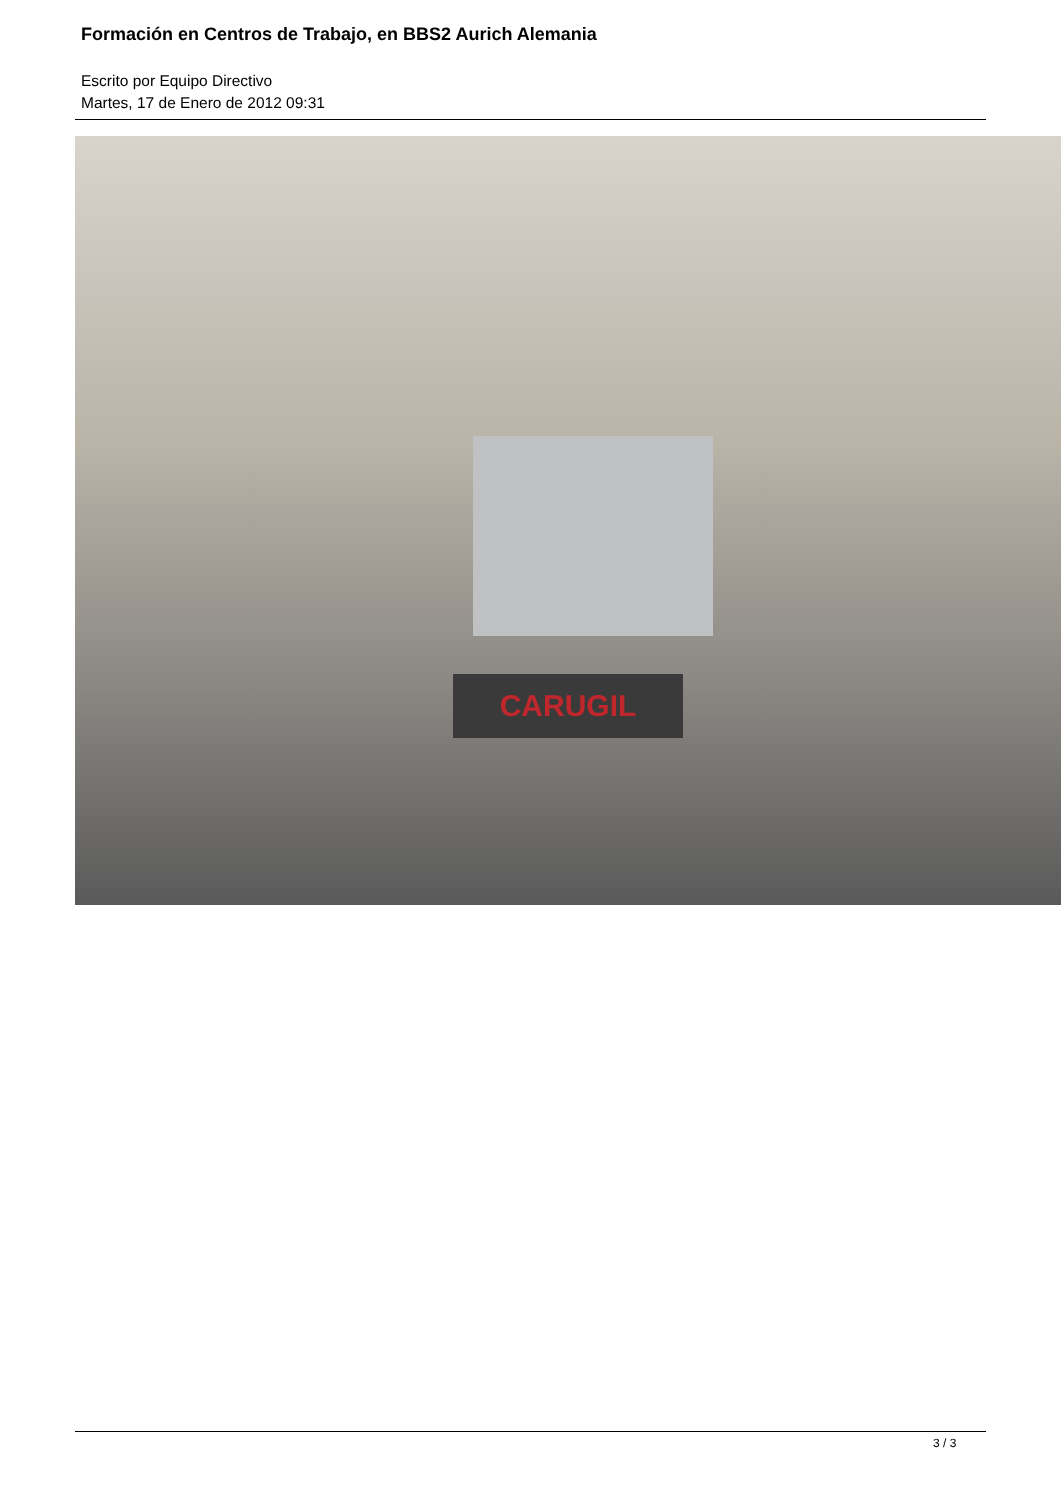Formación en Centros de Trabajo, en BBS2 Aurich Alemania
Escrito por Equipo Directivo
Martes, 17 de Enero de 2012 09:31
CARUGIL
3 / 3